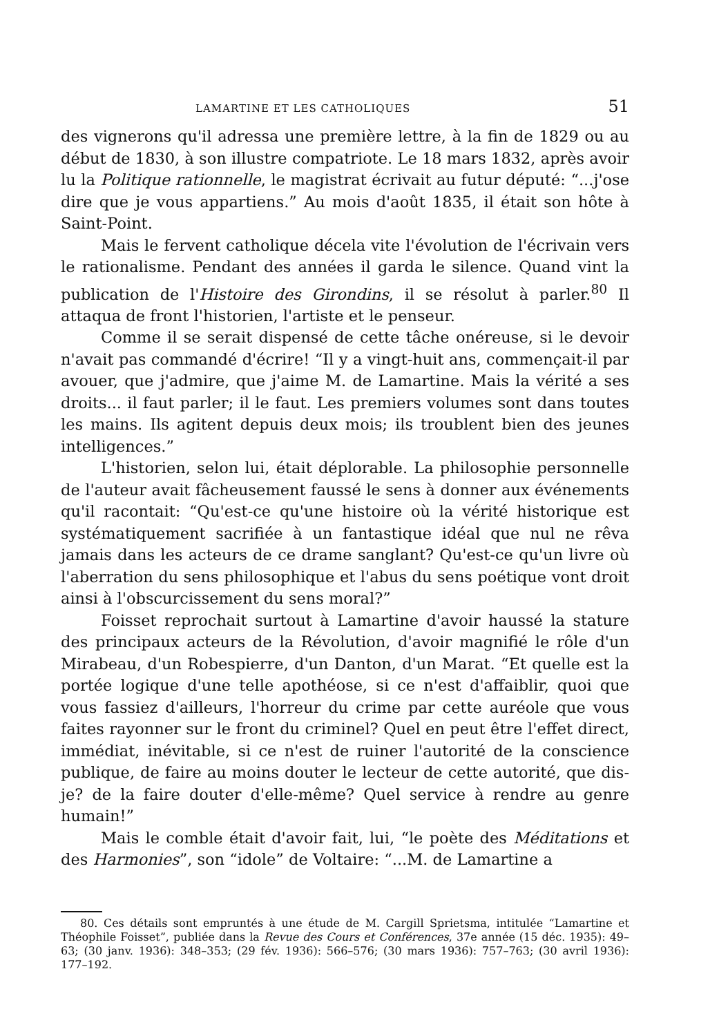LAMARTINE ET LES CATHOLIQUES 51
des vignerons qu'il adressa une première lettre, à la fin de 1829 ou au début de 1830, à son illustre compatriote. Le 18 mars 1832, après avoir lu la Politique rationnelle, le magistrat écrivait au futur député: “...j'ose dire que je vous appartiens.” Au mois d'août 1835, il était son hôte à Saint-Point.
Mais le fervent catholique décela vite l'évolution de l'écrivain vers le rationalisme. Pendant des années il garda le silence. Quand vint la publication de l'Histoire des Girondins, il se résolut à parler.<sup>80</sup> Il attaqua de front l'historien, l'artiste et le penseur.
Comme il se serait dispensé de cette tâche onéreuse, si le devoir n'avait pas commandé d'écrire! “Il y a vingt-huit ans, commençait-il par avouer, que j'admire, que j'aime M. de Lamartine. Mais la vérité a ses droits... il faut parler; il le faut. Les premiers volumes sont dans toutes les mains. Ils agitent depuis deux mois; ils troublent bien des jeunes intelligences.”
L'historien, selon lui, était déplorable. La philosophie personnelle de l'auteur avait fâcheusement faussé le sens à donner aux événements qu'il racontait: “Qu'est-ce qu'une histoire où la vérité historique est systématiquement sacrifiée à un fantastique idéal que nul ne rêva jamais dans les acteurs de ce drame sanglant? Qu'est-ce qu'un livre où l'aberration du sens philosophique et l'abus du sens poétique vont droit ainsi à l'obscurcissement du sens moral?”
Foisset reprochait surtout à Lamartine d'avoir haussé la stature des principaux acteurs de la Révolution, d'avoir magnifié le rôle d'un Mirabeau, d'un Robespierre, d'un Danton, d'un Marat. “Et quelle est la portée logique d'une telle apothéose, si ce n'est d'affaiblir, quoi que vous fassiez d'ailleurs, l'horreur du crime par cette auréole que vous faites rayonner sur le front du criminel? Quel en peut être l'effet direct, immédiat, inévitable, si ce n'est de ruiner l'autorité de la conscience publique, de faire au moins douter le lecteur de cette autorité, que dis-je? de la faire douter d'elle-même? Quel service à rendre au genre humain!”
Mais le comble était d'avoir fait, lui, “le poète des Méditations et des Harmonies”, son “idole” de Voltaire: “...M. de Lamartine a
80. Ces détails sont empruntés à une étude de M. Cargill Sprietsma, intitulée “Lamartine et Théophile Foisset”, publiée dans la Revue des Cours et Conférences, 37e année (15 déc. 1935): 49–63; (30 janv. 1936): 348–353; (29 fév. 1936): 566–576; (30 mars 1936): 757–763; (30 avril 1936): 177–192.